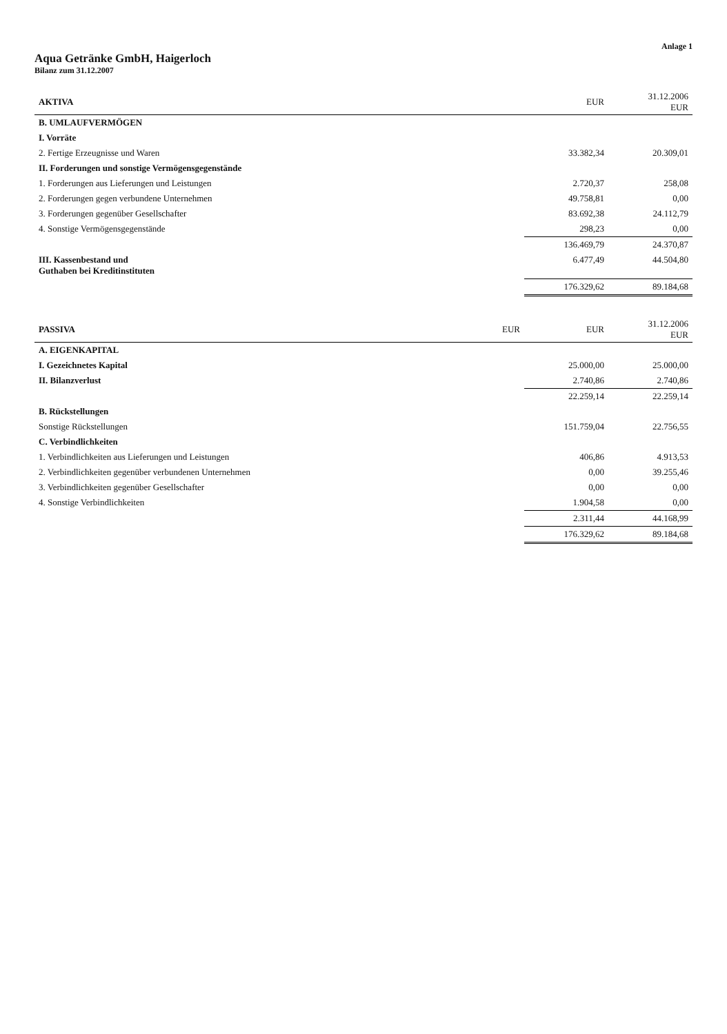Anlage 1
Aqua Getränke GmbH, Haigerloch
Bilanz zum 31.12.2007
| AKTIVA | EUR | 31.12.2006 EUR |
| --- | --- | --- |
| B. UMLAUFVERMÖGEN | | |
| I. Vorräte | | |
| 2. Fertige Erzeugnisse und Waren | 33.382,34 | 20.309,01 |
| II. Forderungen und sonstige Vermögensgegenstände | | |
| 1. Forderungen aus Lieferungen und Leistungen | 2.720,37 | 258,08 |
| 2. Forderungen gegen verbundene Unternehmen | 49.758,81 | 0,00 |
| 3. Forderungen gegenüber Gesellschafter | 83.692,38 | 24.112,79 |
| 4. Sonstige Vermögensgegenstände | 298,23 | 0,00 |
| | 136.469,79 | 24.370,87 |
| III. Kassenbestand und Guthaben bei Kreditinstituten | 6.477,49 | 44.504,80 |
| | 176.329,62 | 89.184,68 |
| PASSIVA | EUR | EUR | 31.12.2006 EUR |
| --- | --- | --- | --- |
| A. EIGENKAPITAL | | | |
| I. Gezeichnetes Kapital | | 25.000,00 | 25.000,00 |
| II. Bilanzverlust | | 2.740,86 | 2.740,86 |
| | | 22.259,14 | 22.259,14 |
| B. Rückstellungen | | | |
| Sonstige Rückstellungen | | 151.759,04 | 22.756,55 |
| C. Verbindlichkeiten | | | |
| 1. Verbindlichkeiten aus Lieferungen und Leistungen | | 406,86 | 4.913,53 |
| 2. Verbindlichkeiten gegenüber verbundenen Unternehmen | | 0,00 | 39.255,46 |
| 3. Verbindlichkeiten gegenüber Gesellschafter | | 0,00 | 0,00 |
| 4. Sonstige Verbindlichkeiten | | 1.904,58 | 0,00 |
| | | 2.311,44 | 44.168,99 |
| | | 176.329,62 | 89.184,68 |